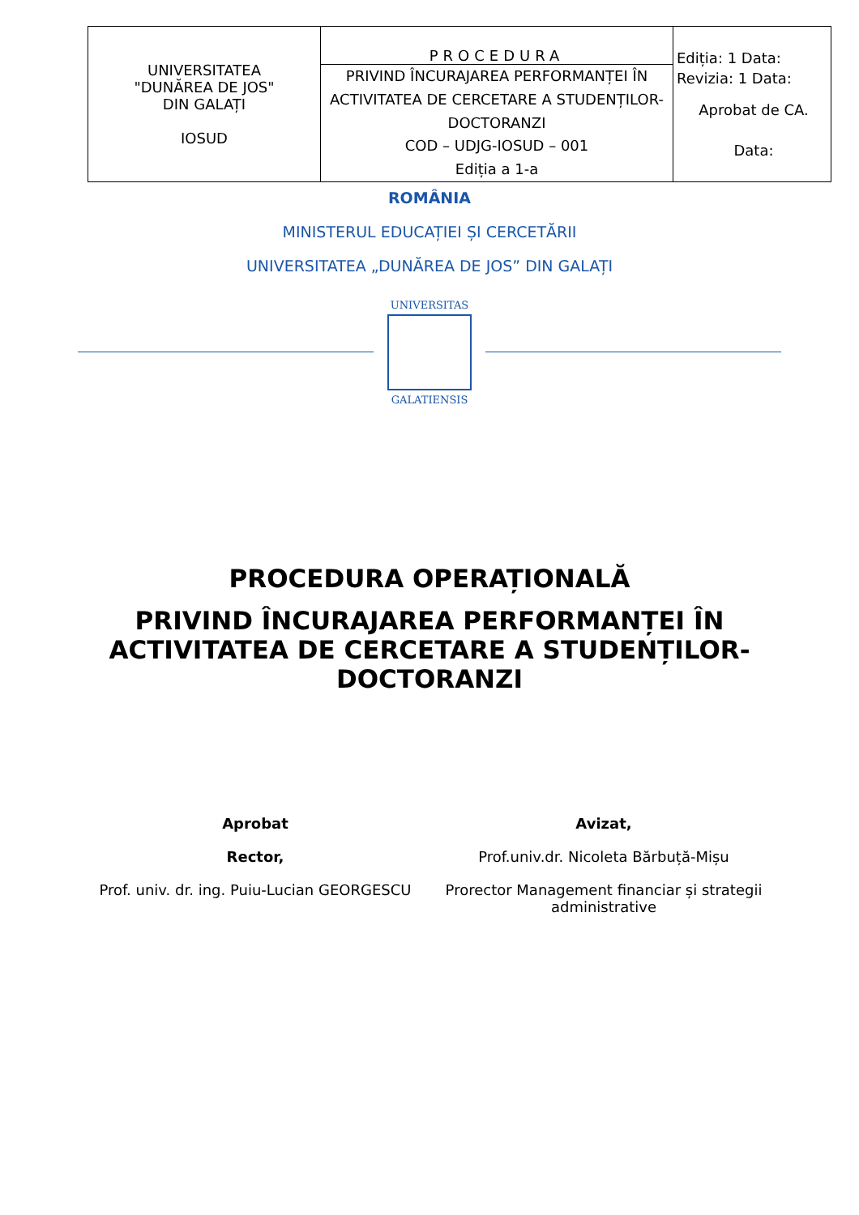| UNIVERSITATEA "DUNĂREA DE JOS" DIN GALAȚI IOSUD | PROCEDURA | Ediția: 1 Data: Revizia: 1 Data: Aprobat de CA. Data: |
| | PRIVIND ÎNCURAJAREA PERFORMANȚEI ÎN ACTIVITATEA DE CERCETARE A STUDENȚILOR-DOCTORANZI COD – UDJG-IOSUD – 001 Ediția a 1-a | |
ROMÂNIA
MINISTERUL EDUCAȚIEI ȘI CERCETĂRII
UNIVERSITATEA „DUNĂREA DE JOS” DIN GALAȚI
UNIVERSITAS
GALATIENSIS
PROCEDURA OPERAȚIONALĂ
PRIVIND ÎNCURAJAREA PERFORMANȚEI ÎN
ACTIVITATEA DE CERCETARE A STUDENȚILOR-
DOCTORANZI
Aprobat
Rector,
Prof. univ. dr. ing. Puiu-Lucian GEORGESCU
Avizat,
Prof.univ.dr. Nicoleta Bărbuță-Mișu
Prorector Management financiar și strategii administrative